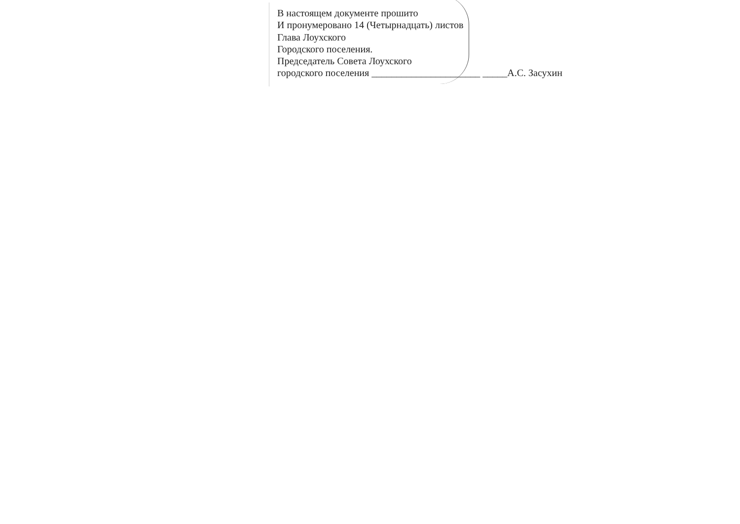В настоящем документе прошито
И пронумеровано 14 (Четырнадцать) листов
Глава Лоухского
Городского поселения.
Председатель Совета Лоухского
городского поселения ______________________ _____А.С. Засухин